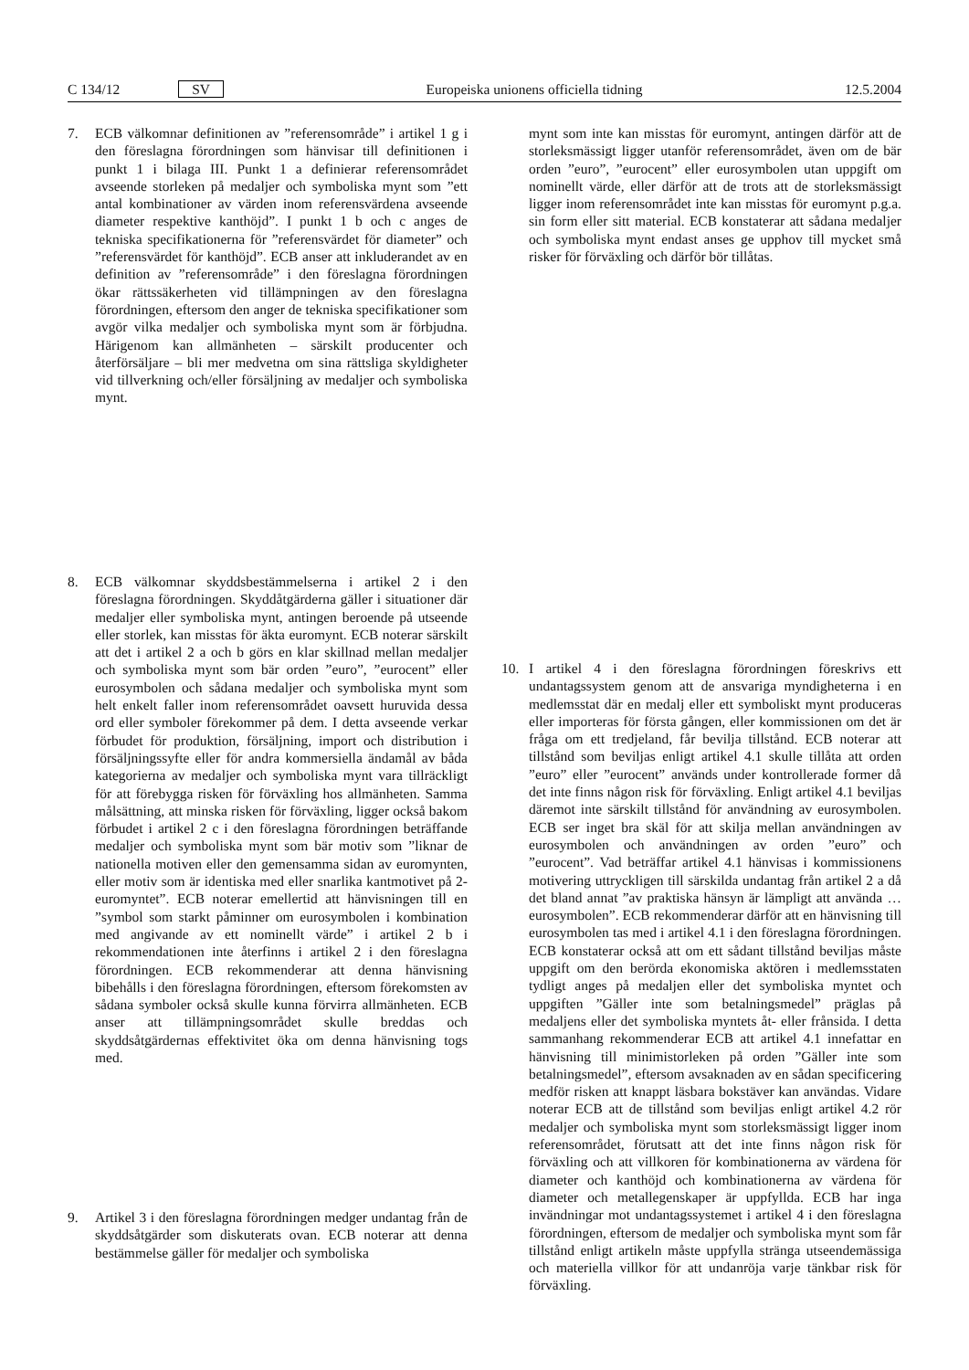C 134/12 SV Europeiska unionens officiella tidning 12.5.2004
7. ECB välkomnar definitionen av ”referensområde” i artikel 1 g i den föreslagna förordningen som hänvisar till definitionen i punkt 1 i bilaga III. Punkt 1 a definierar referensområdet avseende storleken på medaljer och symboliska mynt som ”ett antal kombinationer av värden inom referensvärdena avseende diameter respektive kanthöjd”. I punkt 1 b och c anges de tekniska specifikationerna för ”referensvärdet för diameter” och ”referensvärdet för kanthöjd”. ECB anser att inkluderandet av en definition av ”referensområde” i den föreslagna förordningen ökar rättssäkerheten vid tillämpningen av den föreslagna förordningen, eftersom den anger de tekniska specifikationer som avgör vilka medaljer och symboliska mynt som är förbjudna. Härigenom kan allmänheten – särskilt producenter och återförsäljare – bli mer medvetna om sina rättsliga skyldigheter vid tillverkning och/eller försäljning av medaljer och symboliska mynt.
8. ECB välkomnar skyddsbestämmelserna i artikel 2 i den föreslagna förordningen. Skyddåtgärderna gäller i situationer där medaljer eller symboliska mynt, antingen beroende på utseende eller storlek, kan misstas för äkta euromynt. ECB noterar särskilt att det i artikel 2 a och b görs en klar skillnad mellan medaljer och symboliska mynt som bär orden ”euro”, ”eurocent” eller eurosymbolen och sådana medaljer och symboliska mynt som helt enkelt faller inom referensområdet oavsett huruvida dessa ord eller symboler förekommer på dem. I detta avseende verkar förbudet för produktion, försäljning, import och distribution i försäljningssyfte eller för andra kommersiella ändamål av båda kategorierna av medaljer och symboliska mynt vara tillräckligt för att förebygga risken för förväxling hos allmänheten. Samma målsättning, att minska risken för förväxling, ligger också bakom förbudet i artikel 2 c i den föreslagna förordningen beträffande medaljer och symboliska mynt som bär motiv som ”liknar de nationella motiven eller den gemensamma sidan av euromynten, eller motiv som är identiska med eller snarlika kantmotivet på 2-euromyntet”. ECB noterar emellertid att hänvisningen till en ”symbol som starkt påminner om eurosymbolen i kombination med angivande av ett nominellt värde” i artikel 2 b i rekommendationen inte återfinns i artikel 2 i den föreslagna förordningen. ECB rekommenderar att denna hänvisning bibehålls i den föreslagna förordningen, eftersom förekomsten av sådana symboler också skulle kunna förvirra allmänheten. ECB anser att tillämpningsområdet skulle breddas och skyddsåtgärdernas effektivitet öka om denna hänvisning togs med.
9. Artikel 3 i den föreslagna förordningen medger undantag från de skyddsåtgärder som diskuterats ovan. ECB noterar att denna bestämmelse gäller för medaljer och symboliska
mynt som inte kan misstas för euromynt, antingen därför att de storleksmässigt ligger utanför referensområdet, även om de bär orden ”euro”, ”eurocent” eller eurosymbolen utan uppgift om nominellt värde, eller därför att de trots att de storleksmässigt ligger inom referensområdet inte kan misstas för euromynt p.g.a. sin form eller sitt material. ECB konstaterar att sådana medaljer och symboliska mynt endast anses ge upphov till mycket små risker för förväxling och därför bör tillåtas.
10. I artikel 4 i den föreslagna förordningen föreskrivs ett undantagssystem genom att de ansvariga myndigheterna i en medlemsstat där en medalj eller ett symboliskt mynt produceras eller importeras för första gången, eller kommissionen om det är fråga om ett tredjeland, får bevilja tillstånd. ECB noterar att tillstånd som beviljas enligt artikel 4.1 skulle tillåta att orden ”euro” eller ”eurocent” används under kontrollerade former då det inte finns någon risk för förväxling. Enligt artikel 4.1 beviljas däremot inte särskilt tillstånd för användning av eurosymbolen. ECB ser inget bra skäl för att skilja mellan användningen av eurosymbolen och användningen av orden ”euro” och ”eurocent”. Vad beträffar artikel 4.1 hänvisas i kommissionens motivering uttryckligen till särskilda undantag från artikel 2 a då det bland annat ”av praktiska hänsyn är lämpligt att använda … eurosymbolen”. ECB rekommenderar därför att en hänvisning till eurosymbolen tas med i artikel 4.1 i den föreslagna förordningen. ECB konstaterar också att om ett sådant tillstånd beviljas måste uppgift om den berörda ekonomiska aktören i medlemsstaten tydligt anges på medaljen eller det symboliska myntet och uppgiften ”Gäller inte som betalningsmedel” präglas på medaljens eller det symboliska myntets åt- eller frånsida. I detta sammanhang rekommenderar ECB att artikel 4.1 innefattar en hänvisning till minimistorleken på orden ”Gäller inte som betalningsmedel”, eftersom avsaknaden av en sådan specificering medför risken att knappt läsbara bokstäver kan användas. Vidare noterar ECB att de tillstånd som beviljas enligt artikel 4.2 rör medaljer och symboliska mynt som storleksmässigt ligger inom referensområdet, förutsatt att det inte finns någon risk för förväxling och att villkoren för kombinationerna av värdena för diameter och kanthöjd och kombinationerna av värdena för diameter och metallegenskaper är uppfyllda. ECB har inga invändningar mot undantagssystemet i artikel 4 i den föreslagna förordningen, eftersom de medaljer och symboliska mynt som får tillstånd enligt artikeln måste uppfylla stränga utseendemässiga och materiella villkor för att undanröja varje tänkbar risk för förväxling.